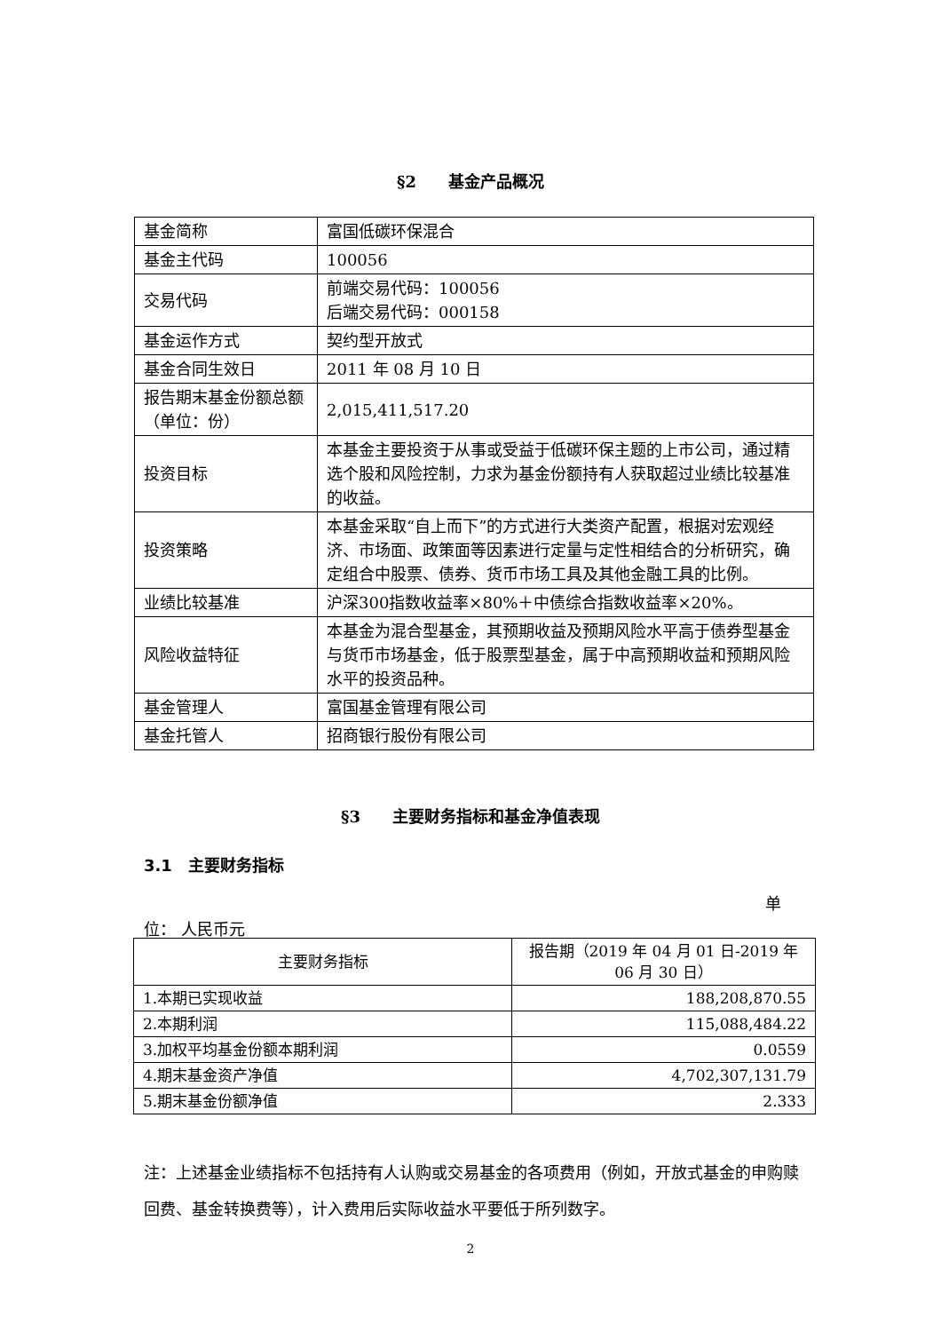§2　　基金产品概况
| 基金简称 | 富国低碳环保混合 |
| 基金主代码 | 100056 |
| 交易代码 | 前端交易代码：100056 后端交易代码：000158 |
| 基金运作方式 | 契约型开放式 |
| 基金合同生效日 | 2011 年 08 月 10 日 |
| 报告期末基金份额总额（单位：份） | 2,015,411,517.20 |
| 投资目标 | 本基金主要投资于从事或受益于低碳环保主题的上市公司，通过精选个股和风险控制，力求为基金份额持有人获取超过业绩比较基准的收益。 |
| 投资策略 | 本基金采取“自上而下”的方式进行大类资产配置，根据对宏观经济、市场面、政策面等因素进行定量与定性相结合的分析研究，确定组合中股票、债券、货币市场工具及其他金融工具的比例。 |
| 业绩比较基准 | 沪深300指数收益率×80%＋中债综合指数收益率×20%。 |
| 风险收益特征 | 本基金为混合型基金，其预期收益及预期风险水平高于债券型基金与货币市场基金，低于股票型基金，属于中高预期收益和预期风险水平的投资品种。 |
| 基金管理人 | 富国基金管理有限公司 |
| 基金托管人 | 招商银行股份有限公司 |
§3　　主要财务指标和基金净值表现
3.1　主要财务指标
单
位： 人民币元
| 主要财务指标 | 报告期（2019 年 04 月 01 日-2019 年 06 月 30 日） |
| 1.本期已实现收益 | 188,208,870.55 |
| 2.本期利润 | 115,088,484.22 |
| 3.加权平均基金份额本期利润 | 0.0559 |
| 4.期末基金资产净值 | 4,702,307,131.79 |
| 5.期末基金份额净值 | 2.333 |
注：上述基金业绩指标不包括持有人认购或交易基金的各项费用（例如，开放式基金的申购赎回费、基金转换费等），计入费用后实际收益水平要低于所列数字。
2